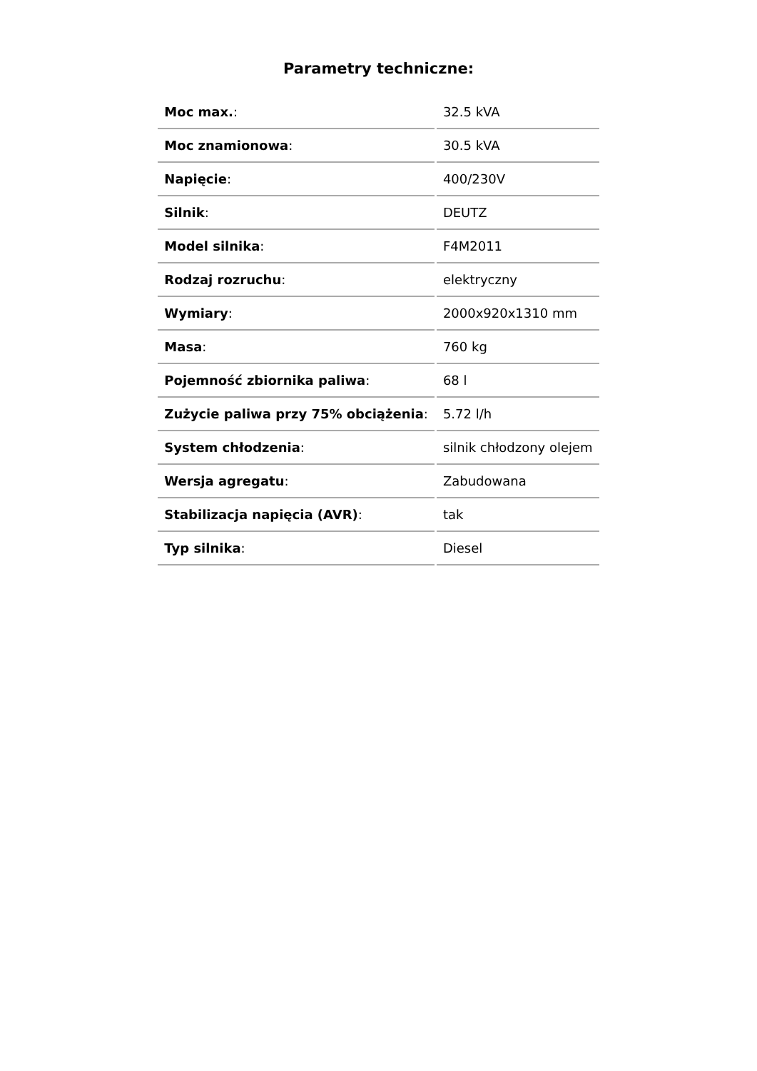Parametry techniczne:
| Moc max. : | 32.5 kVA |
| Moc znamionowa : | 30.5 kVA |
| Napięcie : | 400/230V |
| Silnik : | DEUTZ |
| Model silnika : | F4M2011 |
| Rodzaj rozruchu : | elektryczny |
| Wymiary : | 2000x920x1310 mm |
| Masa : | 760 kg |
| Pojemność zbiornika paliwa : | 68 l |
| Zużycie paliwa przy 75% obciążenia : | 5.72 l/h |
| System chłodzenia : | silnik chłodzony olejem |
| Wersja agregatu : | Zabudowana |
| Stabilizacja napięcia (AVR) : | tak |
| Typ silnika : | Diesel |